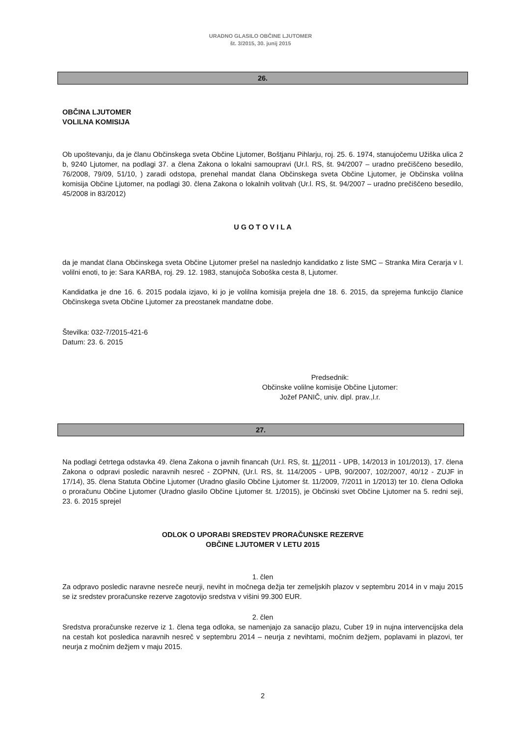URADNO GLASILO OBČINE LJUTOMER
št. 3/2015, 30. junij 2015
26.
OBČINA LJUTOMER
VOLILNA KOMISIJA
Ob upoštevanju, da je članu Občinskega sveta Občine Ljutomer, Boštjanu Pihlarju, roj. 25. 6. 1974, stanujočemu Užiška ulica 2 b, 9240 Ljutomer, na podlagi 37. a člena Zakona o lokalni samoupravi (Ur.l. RS, št. 94/2007 – uradno prečiščeno besedilo, 76/2008, 79/09, 51/10, ) zaradi odstopa, prenehal mandat člana Občinskega sveta Občine Ljutomer, je Občinska volilna komisija Občine Ljutomer, na podlagi 30. člena Zakona o lokalnih volitvah (Ur.l. RS, št. 94/2007 – uradno prečiščeno besedilo, 45/2008 in 83/2012)
U G O T O V I L A
da je mandat člana Občinskega sveta Občine Ljutomer prešel na naslednjo kandidatko z liste SMC – Stranka Mira Cerarja v I. volilni enoti, to je: Sara KARBA, roj. 29. 12. 1983, stanujoča Soboška cesta 8, Ljutomer.
Kandidatka je dne 16. 6. 2015 podala izjavo, ki jo je volilna komisija prejela dne 18. 6. 2015, da sprejema funkcijo članice Občinskega sveta Občine Ljutomer za preostanek mandatne dobe.
Številka: 032-7/2015-421-6
Datum: 23. 6. 2015
Predsednik:
Občinske volilne komisije Občine Ljutomer:
Jožef PANIČ, univ. dipl. prav.,l.r.
27.
Na podlagi četrtega odstavka 49. člena Zakona o javnih financah (Ur.l. RS, št. 11/2011 - UPB, 14/2013 in 101/2013), 17. člena Zakona o odpravi posledic naravnih nesreč - ZOPNN, (Ur.l. RS, št. 114/2005 - UPB, 90/2007, 102/2007, 40/12 - ZUJF in 17/14), 35. člena Statuta Občine Ljutomer (Uradno glasilo Občine Ljutomer št. 11/2009, 7/2011 in 1/2013) ter 10. člena Odloka o proračunu Občine Ljutomer (Uradno glasilo Občine Ljutomer št. 1/2015), je Občinski svet Občine Ljutomer na 5. redni seji, 23. 6. 2015 sprejel
ODLOK O UPORABI SREDSTEV PRORAČUNSKE REZERVE
OBČINE LJUTOMER V LETU 2015
1. člen
Za odpravo posledic naravne nesreče neurji, neviht in močnega dežja ter zemeljskih plazov v septembru 2014 in v maju 2015 se iz sredstev proračunske rezerve zagotovijo sredstva v višini 99.300 EUR.
2. člen
Sredstva proračunske rezerve iz 1. člena tega odloka, se namenjajo za sanacijo plazu, Cuber 19 in nujna intervencijska dela na cestah kot posledica naravnih nesreč v septembru 2014 – neurja z nevihtami, močnim dežjem, poplavami in plazovi, ter neurja z močnim dežjem v maju 2015.
2